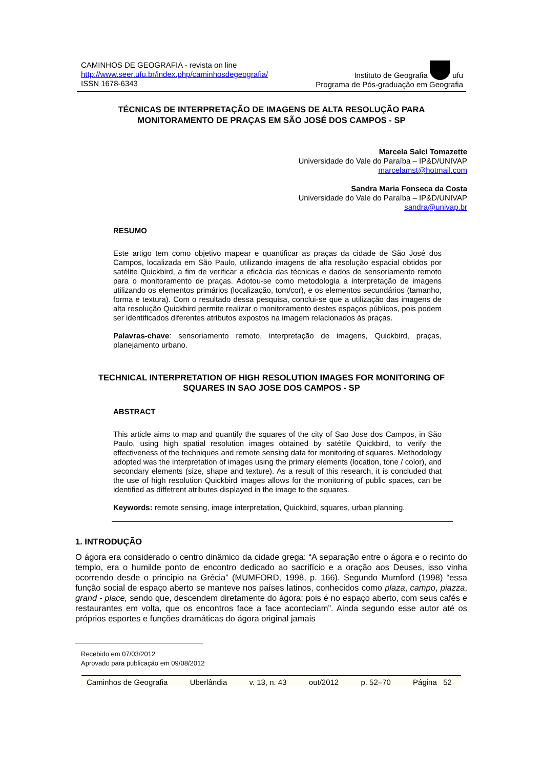CAMINHOS DE GEOGRAFIA - revista on line
http://www.seer.ufu.br/index.php/caminhosdegeografia/
ISSN 1678-6343
Instituto de Geografia ufu
Programa de Pós-graduação em Geografia
TÉCNICAS DE INTERPRETAÇÃO DE IMAGENS DE ALTA RESOLUÇÃO PARA MONITORAMENTO DE PRAÇAS EM SÃO JOSÉ DOS CAMPOS - SP
Marcela Salci Tomazette
Universidade do Vale do Paraíba – IP&D/UNIVAP
marcelamst@hotmail.com
Sandra Maria Fonseca da Costa
Universidade do Vale do Paraíba – IP&D/UNIVAP
sandra@univap.br
RESUMO
Este artigo tem como objetivo mapear e quantificar as praças da cidade de São José dos Campos, localizada em São Paulo, utilizando imagens de alta resolução espacial obtidos por satélite Quickbird, a fim de verificar a eficácia das técnicas e dados de sensoriamento remoto para o monitoramento de praças. Adotou-se como metodologia a interpretação de imagens utilizando os elementos primários (localização, tom/cor), e os elementos secundários (tamanho, forma e textura). Com o resultado dessa pesquisa, conclui-se que a utilização das imagens de alta resolução Quickbird permite realizar o monitoramento destes espaços públicos, pois podem ser identificados diferentes atributos expostos na imagem relacionados às praças.
Palavras-chave: sensoriamento remoto, interpretação de imagens, Quickbird, praças, planejamento urbano.
TECHNICAL INTERPRETATION OF HIGH RESOLUTION IMAGES FOR MONITORING OF SQUARES IN SAO JOSE DOS CAMPOS - SP
ABSTRACT
This article aims to map and quantify the squares of the city of Sao Jose dos Campos, in São Paulo, using high spatial resolution images obtained by satétile Quickbird, to verify the effectiveness of the techniques and remote sensing data for monitoring of squares. Methodology adopted was the interpretation of images using the primary elements (location, tone / color), and secondary elements (size, shape and texture). As a result of this research, it is concluded that the use of high resolution Quickbird images allows for the monitoring of public spaces, can be identified as diffetrent atributes displayed in the image to the squares.
Keywords: remote sensing, image interpretation, Quickbird, squares, urban planning.
1. INTRODUÇÃO
O ágora era considerado o centro dinâmico da cidade grega: “A separação entre o ágora e o recinto do templo, era o humilde ponto de encontro dedicado ao sacrifício e a oração aos Deuses, isso vinha ocorrendo desde o principio na Grécia” (MUMFORD, 1998, p. 166). Segundo Mumford (1998) “essa função social de espaço aberto se manteve nos países latinos, conhecidos como plaza, campo, piazza, grand - place, sendo que, descendem diretamente do ágora; pois é no espaço aberto, com seus cafés e restaurantes em volta, que os encontros face a face aconteciam”. Ainda segundo esse autor até os próprios esportes e funções dramáticas do ágora original jamais
Recebido em 07/03/2012
Aprovado para publicação em 09/08/2012
Caminhos de Geografia Uberlândia v. 13, n. 43 out/2012 p. 52–70 Página 52